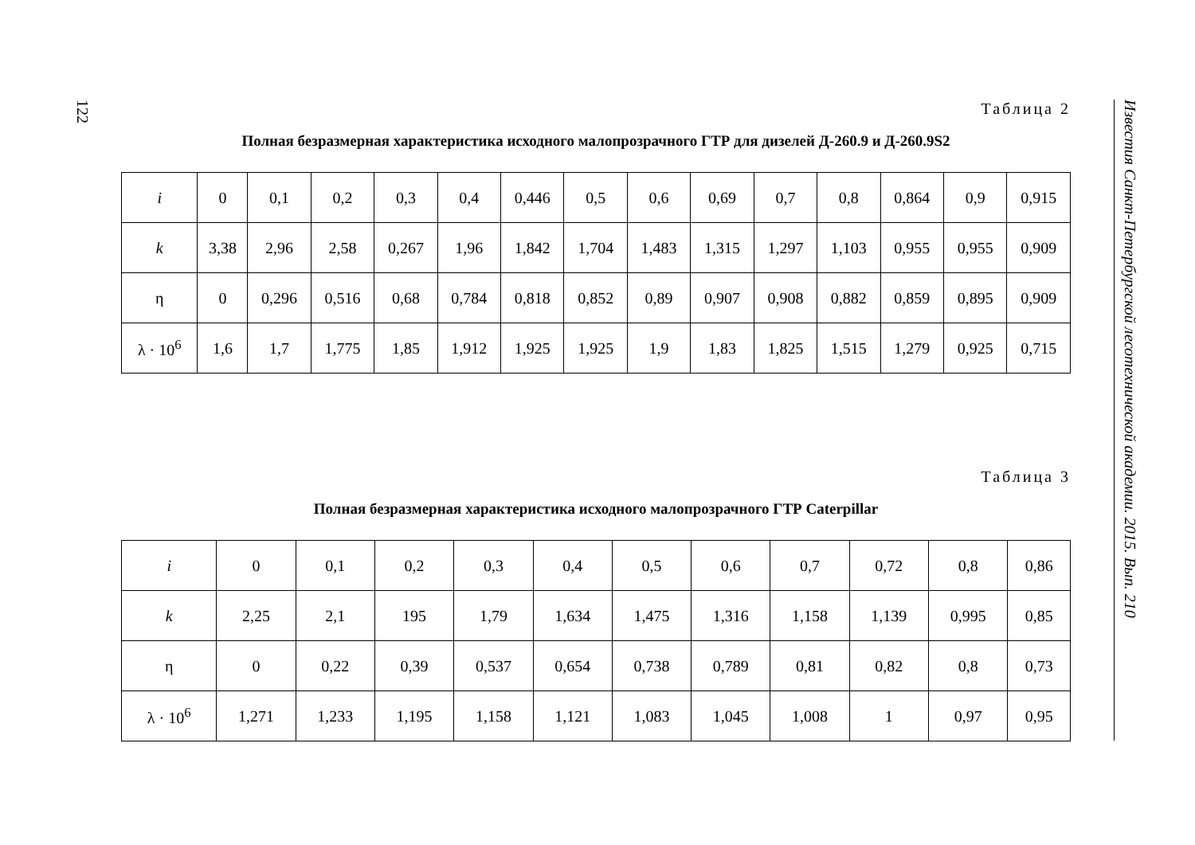122
Таблица 2
Полная безразмерная характеристика исходного малопрозрачного ГТР для дизелей Д-260.9 и Д-260.9S2
| i | 0 | 0,1 | 0,2 | 0,3 | 0,4 | 0,446 | 0,5 | 0,6 | 0,69 | 0,7 | 0,8 | 0,864 | 0,9 | 0,915 |
| k | 3,38 | 2,96 | 2,58 | 0,267 | 1,96 | 1,842 | 1,704 | 1,483 | 1,315 | 1,297 | 1,103 | 0,955 | 0,955 | 0,909 |
| η | 0 | 0,296 | 0,516 | 0,68 | 0,784 | 0,818 | 0,852 | 0,89 | 0,907 | 0,908 | 0,882 | 0,859 | 0,895 | 0,909 |
| λ · 10<sup>6</sup> | 1,6 | 1,7 | 1,775 | 1,85 | 1,912 | 1,925 | 1,925 | 1,9 | 1,83 | 1,825 | 1,515 | 1,279 | 0,925 | 0,715 |
Таблица 3
Полная безразмерная характеристика исходного малопрозрачного ГТР Caterpillar
| i | 0 | 0,1 | 0,2 | 0,3 | 0,4 | 0,5 | 0,6 | 0,7 | 0,72 | 0,8 | 0,86 |
| k | 2,25 | 2,1 | 195 | 1,79 | 1,634 | 1,475 | 1,316 | 1,158 | 1,139 | 0,995 | 0,85 |
| η | 0 | 0,22 | 0,39 | 0,537 | 0,654 | 0,738 | 0,789 | 0,81 | 0,82 | 0,8 | 0,73 |
| λ · 10<sup>6</sup> | 1,271 | 1,233 | 1,195 | 1,158 | 1,121 | 1,083 | 1,045 | 1,008 | 1 | 0,97 | 0,95 |
Известия Санкт-Петербургской лесотехнической академии. 2015. Вып. 210